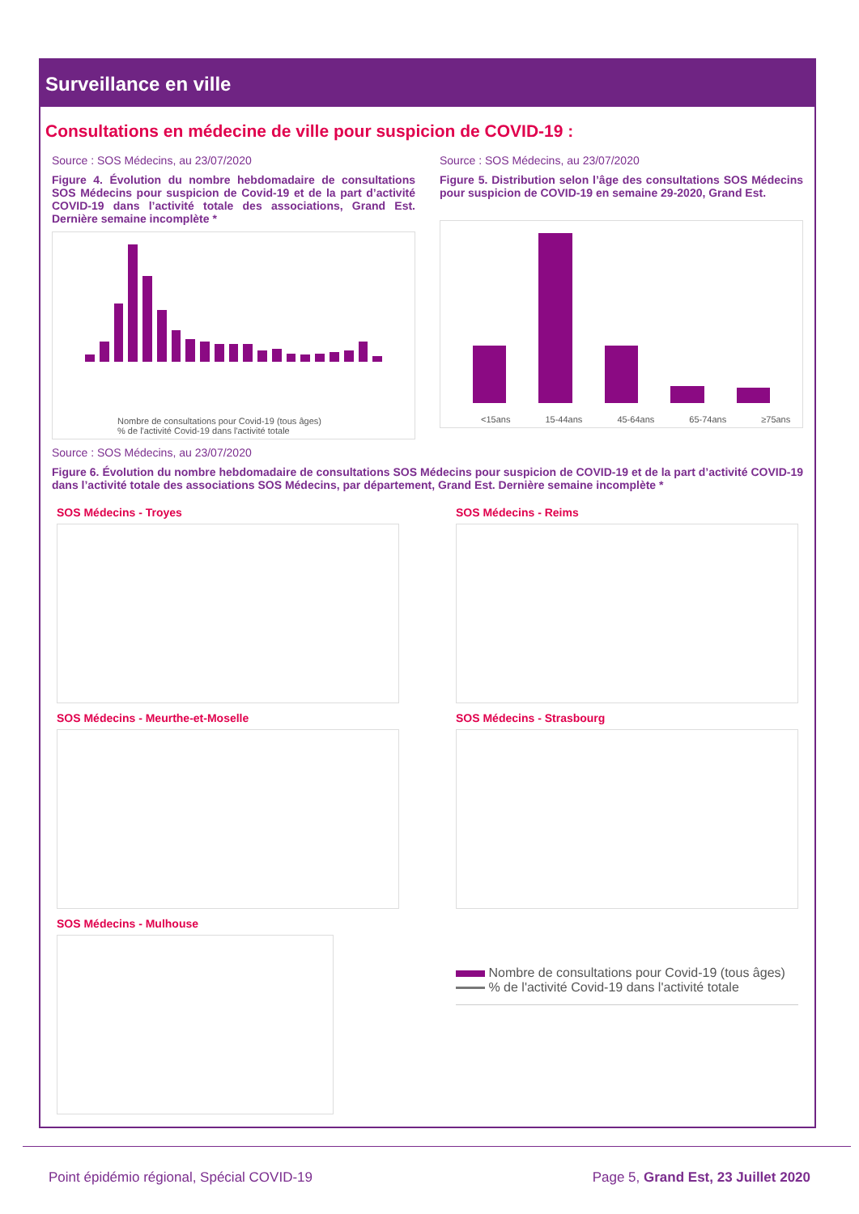Surveillance en ville
Consultations en médecine de ville pour suspicion de COVID-19 :
Source : SOS Médecins, au 23/07/2020
Figure 4. Évolution du nombre hebdomadaire de consultations SOS Médecins pour suspicion de Covid-19 et de la part d’activité COVID-19 dans l’activité totale des associations, Grand Est. Dernière semaine incomplète *
Nombre de consultations pour Covid-19 (tous âges)
% de l'activité Covid-19 dans l'activité totale
Source : SOS Médecins, au 23/07/2020
Figure 5. Distribution selon l’âge des consultations SOS Médecins pour suspicion de COVID-19 en semaine 29-2020, Grand Est.
<15ans 15-44ans 45-64ans 65-74ans ≥75ans
Source : SOS Médecins, au 23/07/2020
Figure 6. Évolution du nombre hebdomadaire de consultations SOS Médecins pour suspicion de COVID-19 et de la part d’activité COVID-19 dans l’activité totale des associations SOS Médecins, par département, Grand Est. Dernière semaine incomplète *
SOS Médecins - Troyes
SOS Médecins - Meurthe-et-Moselle
SOS Médecins - Mulhouse
SOS Médecins - Reims
SOS Médecins - Strasbourg
Nombre de consultations pour Covid-19 (tous âges)
% de l'activité Covid-19 dans l'activité totale
Point épidémio régional, Spécial COVID-19 Page 5, Grand Est, 23 Juillet 2020